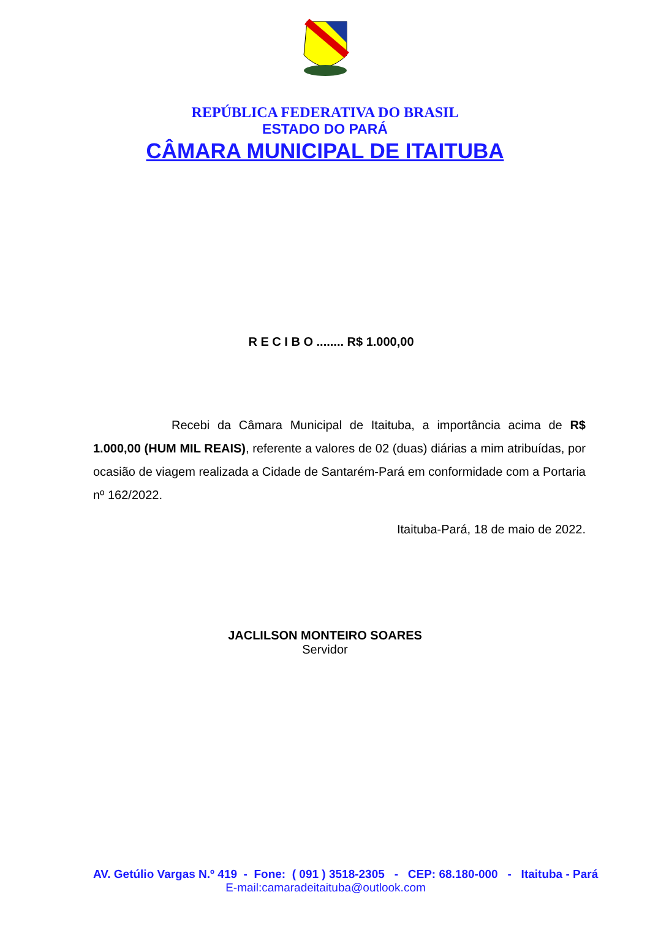REPÚBLICA FEDERATIVA DO BRASIL
ESTADO DO PARÁ
CÂMARA MUNICIPAL DE ITAITUBA
R E C I B O ........ R$ 1.000,00
Recebi da Câmara Municipal de Itaituba, a importância acima de R$ 1.000,00 (HUM MIL REAIS), referente a valores de 02 (duas) diárias a mim atribuídas, por ocasião de viagem realizada a Cidade de Santarém-Pará em conformidade com a Portaria nº 162/2022.
Itaituba-Pará, 18 de maio de 2022.
JACLILSON MONTEIRO SOARES
Servidor
AV. Getúlio Vargas N.º 419 - Fone: ( 091 ) 3518-2305 - CEP: 68.180-000 - Itaituba - Pará
E-mail:camaradeitaituba@outlook.com